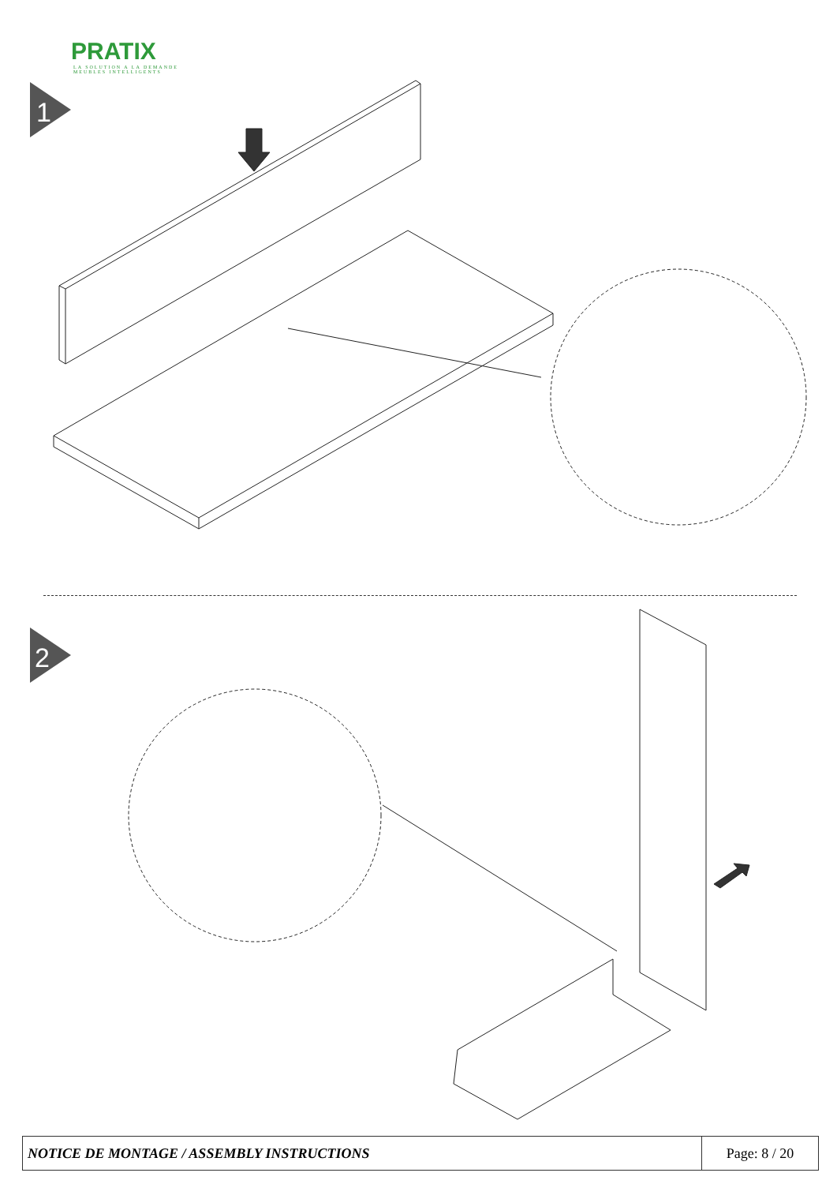PRATIX
LA SOLUTION A LA DEMANDE
MEUBLES INTELLIGENTS
1
2
| NOTICE DE MONTAGE / ASSEMBLY INSTRUCTIONS | Page: 8 / 20 |